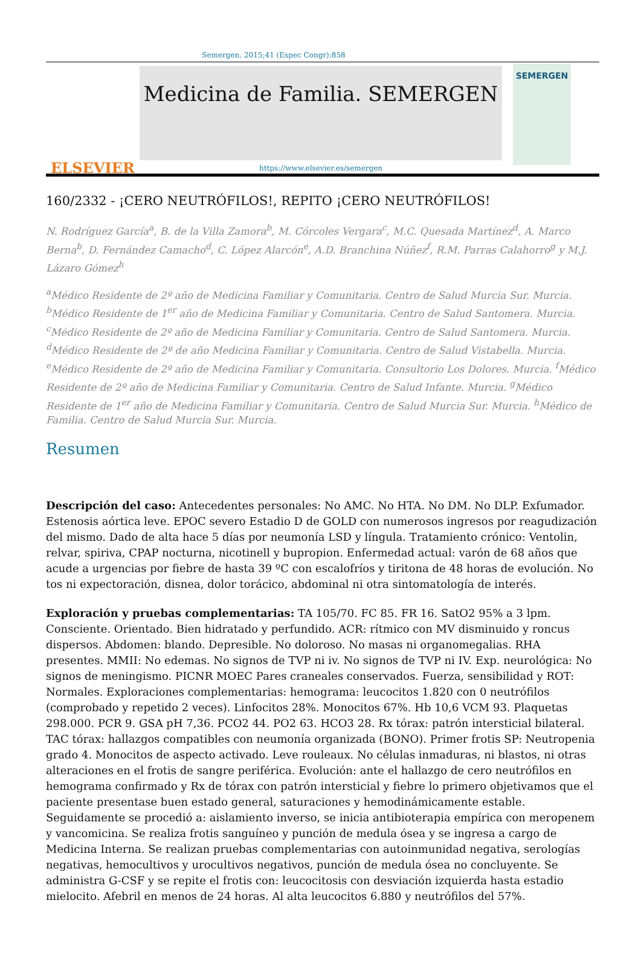Semergen. 2015;41 (Espec Congr):858
ELSEVIER
Medicina de Familia. SEMERGEN
https://www.elsevier.es/semergen
SEMERGEN
160/2332 - ¡CERO NEUTRÓFILOS!, REPITO ¡CERO NEUTRÓFILOS!
N. Rodríguez García<sup>a</sup>, B. de la Villa Zamora<sup>b</sup>, M. Córcoles Vergara<sup>c</sup>, M.C. Quesada Martínez<sup>d</sup>, A. Marco Berna<sup>b</sup>, D. Fernández Camacho<sup>d</sup>, C. López Alarcón<sup>e</sup>, A.D. Branchina Núñez<sup>f</sup>, R.M. Parras Calahorro<sup>g</sup> y M.J. Lázaro Gómez<sup>h</sup>
<sup>a</sup> Médico Residente de 2º año de Medicina Familiar y Comunitaria. Centro de Salud Murcia Sur. Murcia. <sup>b</sup>Médico Residente de 1<sup>er</sup> año de Medicina Familiar y Comunitaria. Centro de Salud Santomera. Murcia. <sup>c</sup>Médico Residente de 2º año de Medicina Familiar y Comunitaria. Centro de Salud Santomera. Murcia. <sup>d</sup>Médico Residente de 2º de año Medicina Familiar y Comunitaria. Centro de Salud Vistabella. Murcia. <sup>e</sup>Médico Residente de 2º año de Medicina Familiar y Comunitaria. Consultorio Los Dolores. Murcia. <sup>f</sup>Médico Residente de 2º año de Medicina Familiar y Comunitaria. Centro de Salud Infante. Murcia. <sup>g</sup>Médico Residente de 1<sup>er</sup> año de Medicina Familiar y Comunitaria. Centro de Salud Murcia Sur. Murcia. <sup>h</sup>Médico de Familia. Centro de Salud Murcia Sur. Murcia.
Resumen
Descripción del caso: Antecedentes personales: No AMC. No HTA. No DM. No DLP. Exfumador. Estenosis aórtica leve. EPOC severo Estadio D de GOLD con numerosos ingresos por reagudización del mismo. Dado de alta hace 5 días por neumonía LSD y língula. Tratamiento crónico: Ventolin, relvar, spiriva, CPAP nocturna, nicotinell y bupropion. Enfermedad actual: varón de 68 años que acude a urgencias por fiebre de hasta 39 ºC con escalofríos y tiritona de 48 horas de evolución. No tos ni expectoración, disnea, dolor torácico, abdominal ni otra sintomatología de interés.
Exploración y pruebas complementarias: TA 105/70. FC 85. FR 16. SatO2 95% a 3 lpm. Consciente. Orientado. Bien hidratado y perfundido. ACR: rítmico con MV disminuido y roncus dispersos. Abdomen: blando. Depresible. No doloroso. No masas ni organomegalias. RHA presentes. MMII: No edemas. No signos de TVP ni iv. No signos de TVP ni IV. Exp. neurológica: No signos de meningismo. PICNR MOEC Pares craneales conservados. Fuerza, sensibilidad y ROT: Normales. Exploraciones complementarias: hemograma: leucocitos 1.820 con 0 neutrófilos (comprobado y repetido 2 veces). Linfocitos 28%. Monocitos 67%. Hb 10,6 VCM 93. Plaquetas 298.000. PCR 9. GSA pH 7,36. PCO2 44. PO2 63. HCO3 28. Rx tórax: patrón intersticial bilateral. TAC tórax: hallazgos compatibles con neumonía organizada (BONO). Primer frotis SP: Neutropenia grado 4. Monocitos de aspecto activado. Leve rouleaux. No células inmaduras, ni blastos, ni otras alteraciones en el frotis de sangre periférica. Evolución: ante el hallazgo de cero neutrófilos en hemograma confirmado y Rx de tórax con patrón intersticial y fiebre lo primero objetivamos que el paciente presentase buen estado general, saturaciones y hemodinámicamente estable. Seguidamente se procedió a: aislamiento inverso, se inicia antibioterapia empírica con meropenem y vancomicina. Se realiza frotis sanguíneo y punción de medula ósea y se ingresa a cargo de Medicina Interna. Se realizan pruebas complementarias con autoinmunidad negativa, serologías negativas, hemocultivos y urocultivos negativos, punción de medula ósea no concluyente. Se administra G-CSF y se repite el frotis con: leucocitosis con desviación izquierda hasta estadio mielocito. Afebril en menos de 24 horas. Al alta leucocitos 6.880 y neutrófilos del 57%.